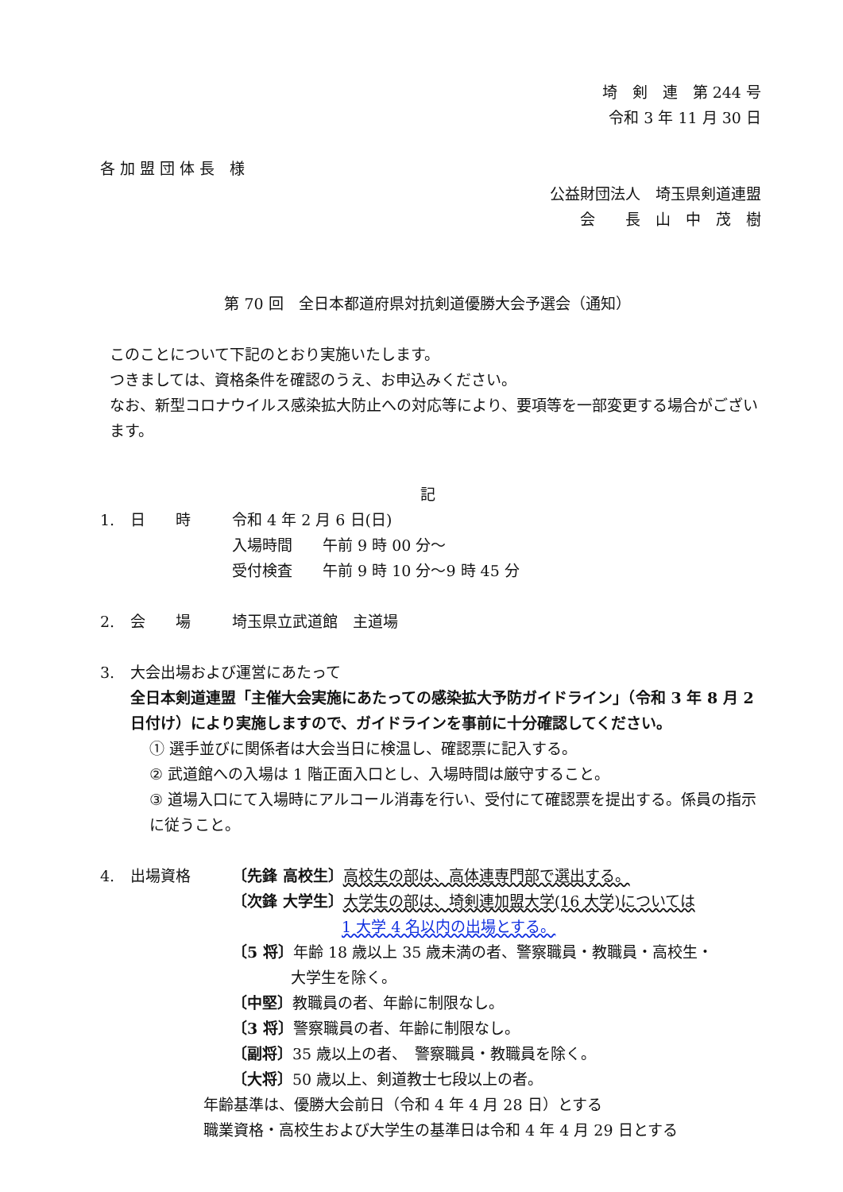埼　剣　連　第 244 号
令和 3 年 11 月 30 日
各 加 盟 団 体 長　様
公益財団法人　埼玉県剣道連盟
会　　長　山　中　茂　樹
第 70 回　全日本都道府県対抗剣道優勝大会予選会（通知）
このことについて下記のとおり実施いたします。
つきましては、資格条件を確認のうえ、お申込みください。
なお、新型コロナウイルス感染拡大防止への対応等により、要項等を一部変更する場合がございます。
記
1. 日　　時 令和 4 年 2 月 6 日(日)
入場時間　　午前 9 時 00 分～
受付検査　　午前 9 時 10 分～9 時 45 分
2. 会　　場 埼玉県立武道館　主道場
3. 大会出場および運営にあたって
全日本剣道連盟「主催大会実施にあたっての感染拡大予防ガイドライン」（令和 3 年 8 月 2 日付け）により実施しますので、ガイドラインを事前に十分確認してください。
① 選手並びに関係者は大会当日に検温し、確認票に記入する。
② 武道館への入場は 1 階正面入口とし、入場時間は厳守すること。
③ 道場入口にて入場時にアルコール消毒を行い、受付にて確認票を提出する。係員の指示に従うこと。
4. 出場資格 〔先鋒 高校生〕高校生の部は、高体連専門部で選出する。
〔次鋒 大学生〕大学生の部は、埼剣連加盟大学(16 大学)については
1 大学 4 名以内の出場とする。
〔5 将〕年齢 18 歳以上 35 歳未満の者、警察職員・教職員・高校生・
大学生を除く。
〔中堅〕教職員の者、年齢に制限なし。
〔3 将〕警察職員の者、年齢に制限なし。
〔副将〕35 歳以上の者、　警察職員・教職員を除く。
〔大将〕50 歳以上、剣道教士七段以上の者。
年齢基準は、優勝大会前日（令和 4 年 4 月 28 日）とする
職業資格・高校生および大学生の基準日は令和 4 年 4 月 29 日とする